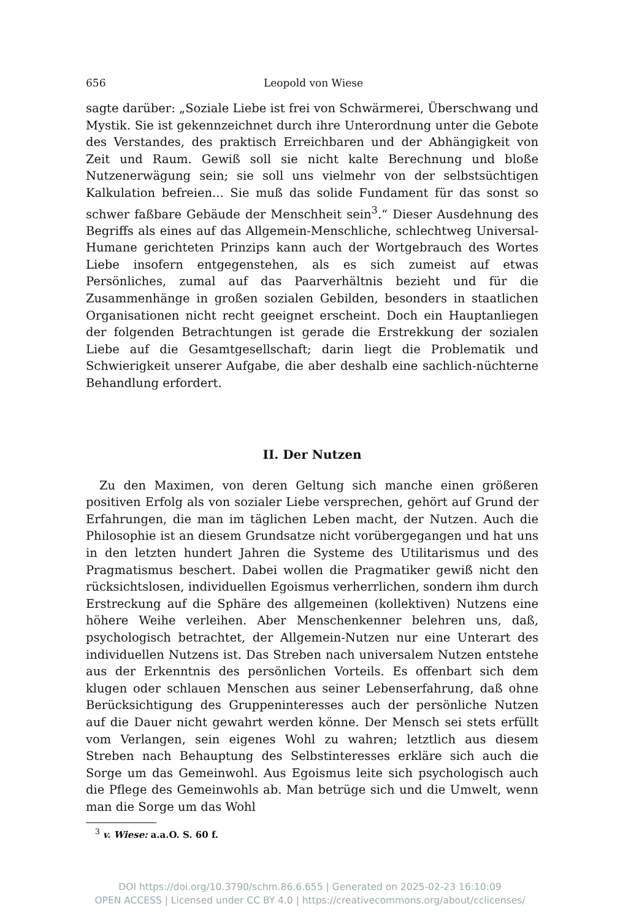656 Leopold von Wiese
sagte darüber: „Soziale Liebe ist frei von Schwärmerei, Überschwang und Mystik. Sie ist gekennzeichnet durch ihre Unterordnung unter die Gebote des Verstandes, des praktisch Erreichbaren und der Abhängigkeit von Zeit und Raum. Gewiß soll sie nicht kalte Berechnung und bloße Nutzenerwägung sein; sie soll uns vielmehr von der selbstsüchtigen Kalkulation befreien... Sie muß das solide Fundament für das sonst so schwer faßbare Gebäude der Menschheit sein<sup>3</sup>.“ Dieser Ausdehnung des Begriffs als eines auf das Allgemein-Menschliche, schlechtweg Universal-Humane gerichteten Prinzips kann auch der Wortgebrauch des Wortes Liebe insofern entgegenstehen, als es sich zumeist auf etwas Persönliches, zumal auf das Paarverhältnis bezieht und für die Zusammenhänge in großen sozialen Gebilden, besonders in staatlichen Organisationen nicht recht geeignet erscheint. Doch ein Hauptanliegen der folgenden Betrachtungen ist gerade die Erstrekkung der sozialen Liebe auf die Gesamtgesellschaft; darin liegt die Problematik und Schwierigkeit unserer Aufgabe, die aber deshalb eine sachlich-nüchterne Behandlung erfordert.
II. Der Nutzen
Zu den Maximen, von deren Geltung sich manche einen größeren positiven Erfolg als von sozialer Liebe versprechen, gehört auf Grund der Erfahrungen, die man im täglichen Leben macht, der Nutzen. Auch die Philosophie ist an diesem Grundsatze nicht vorübergegangen und hat uns in den letzten hundert Jahren die Systeme des Utilitarismus und des Pragmatismus beschert. Dabei wollen die Pragmatiker gewiß nicht den rücksichtslosen, individuellen Egoismus verherrlichen, sondern ihm durch Erstreckung auf die Sphäre des allgemeinen (kollektiven) Nutzens eine höhere Weihe verleihen. Aber Menschenkenner belehren uns, daß, psychologisch betrachtet, der Allgemein-Nutzen nur eine Unterart des individuellen Nutzens ist. Das Streben nach universalem Nutzen entstehe aus der Erkenntnis des persönlichen Vorteils. Es offenbart sich dem klugen oder schlauen Menschen aus seiner Lebenserfahrung, daß ohne Berücksichtigung des Gruppeninteresses auch der persönliche Nutzen auf die Dauer nicht gewahrt werden könne. Der Mensch sei stets erfüllt vom Verlangen, sein eigenes Wohl zu wahren; letztlich aus diesem Streben nach Behauptung des Selbstinteresses erkläre sich auch die Sorge um das Gemeinwohl. Aus Egoismus leite sich psychologisch auch die Pflege des Gemeinwohls ab. Man betrüge sich und die Umwelt, wenn man die Sorge um das Wohl
<sup>3</sup> v. Wiese: a.a.O. S. 60 f.
DOI https://doi.org/10.3790/schm.86.6.655 | Generated on 2025-02-23 16:10:09
OPEN ACCESS | Licensed under CC BY 4.0 | https://creativecommons.org/about/cclicenses/